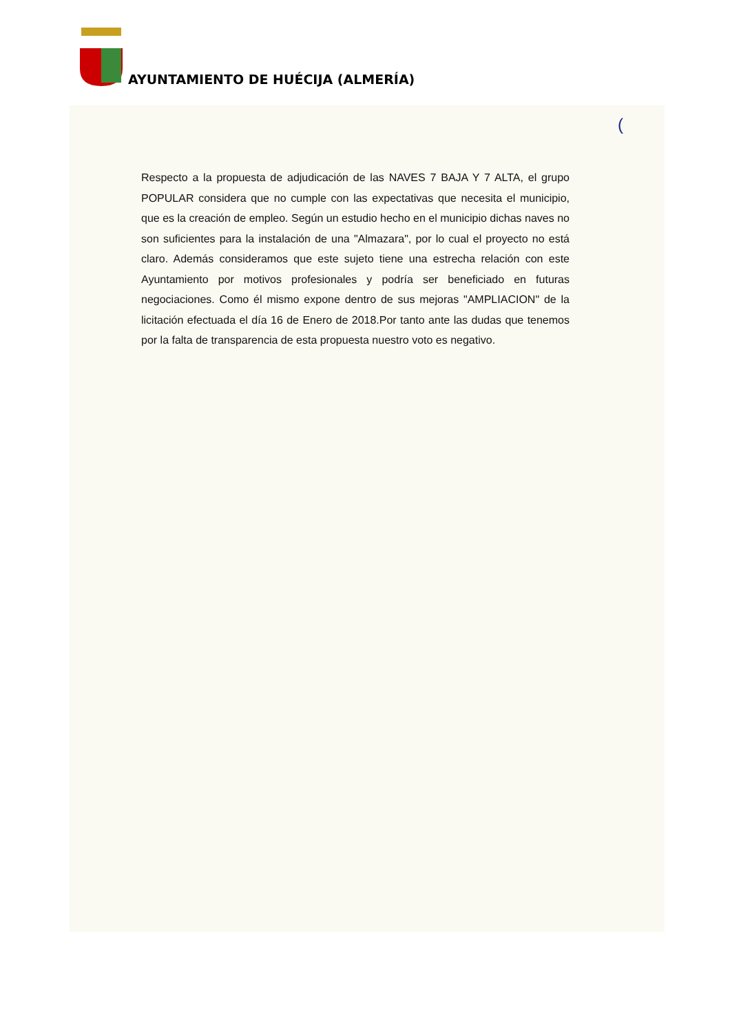AYUNTAMIENTO DE HUÉCIJA (ALMERÍA)
(
Respecto a la propuesta de adjudicación de las NAVES 7 BAJA Y 7 ALTA, el grupo POPULAR considera que no cumple con las expectativas que necesita el municipio, que es la creación de empleo. Según un estudio hecho en el municipio dichas naves no son suficientes para la instalación de una "Almazara", por lo cual el proyecto no está claro. Además consideramos que este sujeto tiene una estrecha relación con este Ayuntamiento por motivos profesionales y podría ser beneficiado en futuras negociaciones. Como él mismo expone dentro de sus mejoras "AMPLIACION" de la licitación efectuada el día 16 de Enero de 2018.Por tanto ante las dudas que tenemos por la falta de transparencia de esta propuesta nuestro voto es negativo.